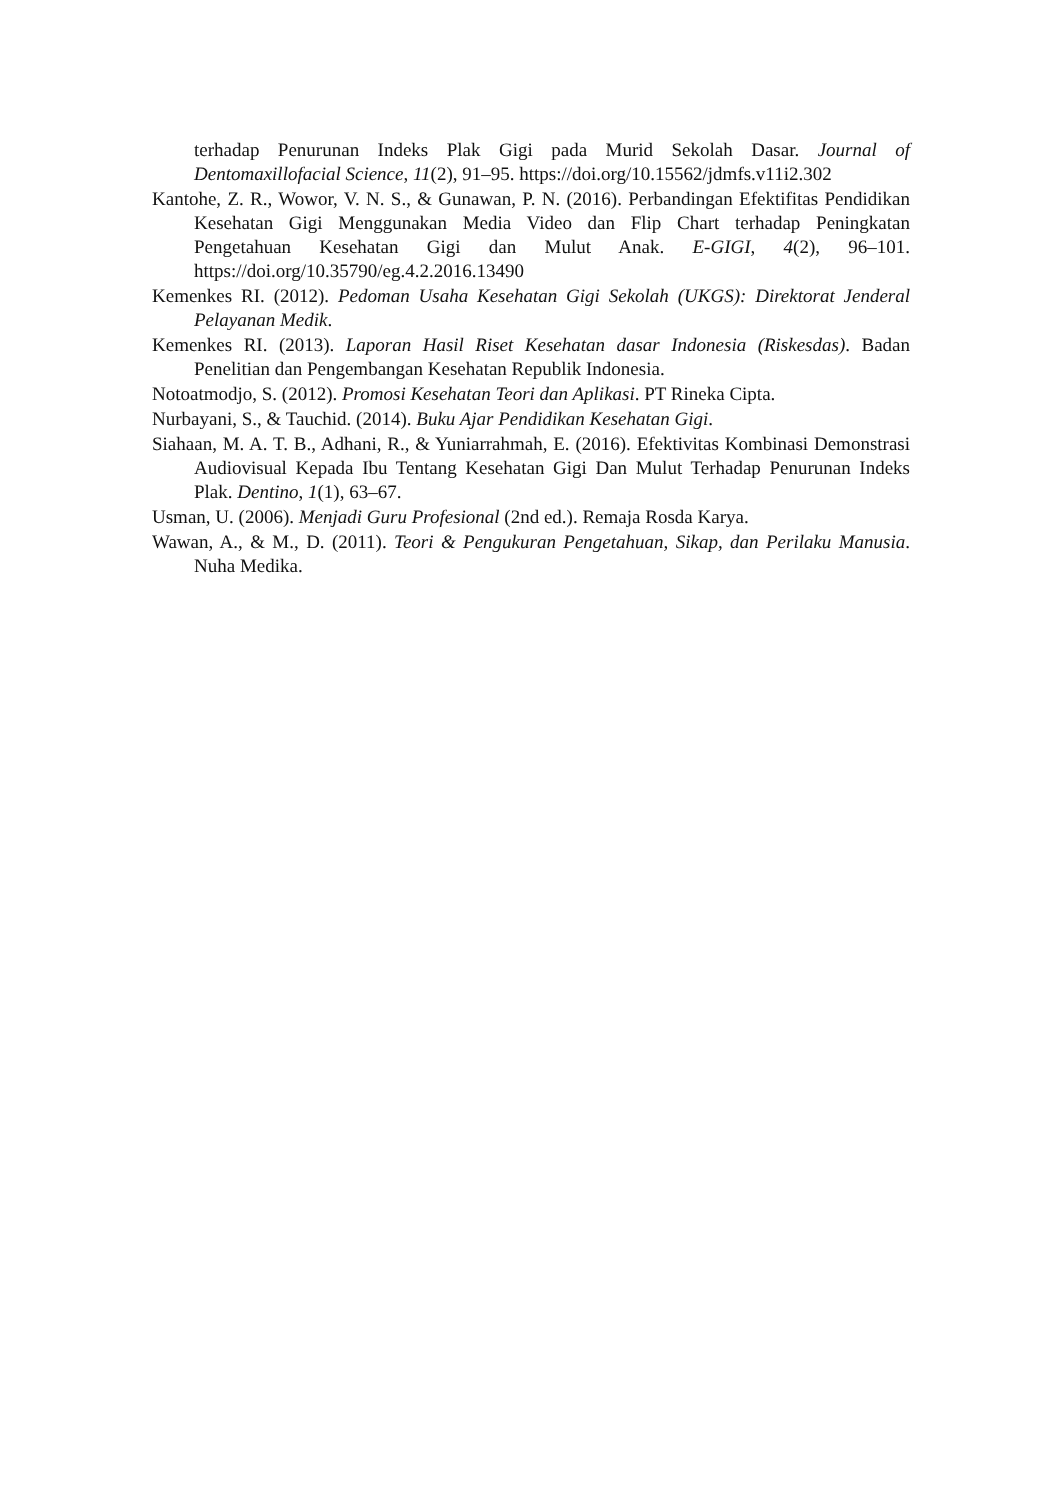terhadap Penurunan Indeks Plak Gigi pada Murid Sekolah Dasar. Journal of Dentomaxillofacial Science, 11(2), 91–95. https://doi.org/10.15562/jdmfs.v11i2.302
Kantohe, Z. R., Wowor, V. N. S., & Gunawan, P. N. (2016). Perbandingan Efektifitas Pendidikan Kesehatan Gigi Menggunakan Media Video dan Flip Chart terhadap Peningkatan Pengetahuan Kesehatan Gigi dan Mulut Anak. E-GIGI, 4(2), 96–101. https://doi.org/10.35790/eg.4.2.2016.13490
Kemenkes RI. (2012). Pedoman Usaha Kesehatan Gigi Sekolah (UKGS): Direktorat Jenderal Pelayanan Medik.
Kemenkes RI. (2013). Laporan Hasil Riset Kesehatan dasar Indonesia (Riskesdas). Badan Penelitian dan Pengembangan Kesehatan Republik Indonesia.
Notoatmodjo, S. (2012). Promosi Kesehatan Teori dan Aplikasi. PT Rineka Cipta.
Nurbayani, S., & Tauchid. (2014). Buku Ajar Pendidikan Kesehatan Gigi.
Siahaan, M. A. T. B., Adhani, R., & Yuniarrahmah, E. (2016). Efektivitas Kombinasi Demonstrasi Audiovisual Kepada Ibu Tentang Kesehatan Gigi Dan Mulut Terhadap Penurunan Indeks Plak. Dentino, 1(1), 63–67.
Usman, U. (2006). Menjadi Guru Profesional (2nd ed.). Remaja Rosda Karya.
Wawan, A., & M., D. (2011). Teori & Pengukuran Pengetahuan, Sikap, dan Perilaku Manusia. Nuha Medika.